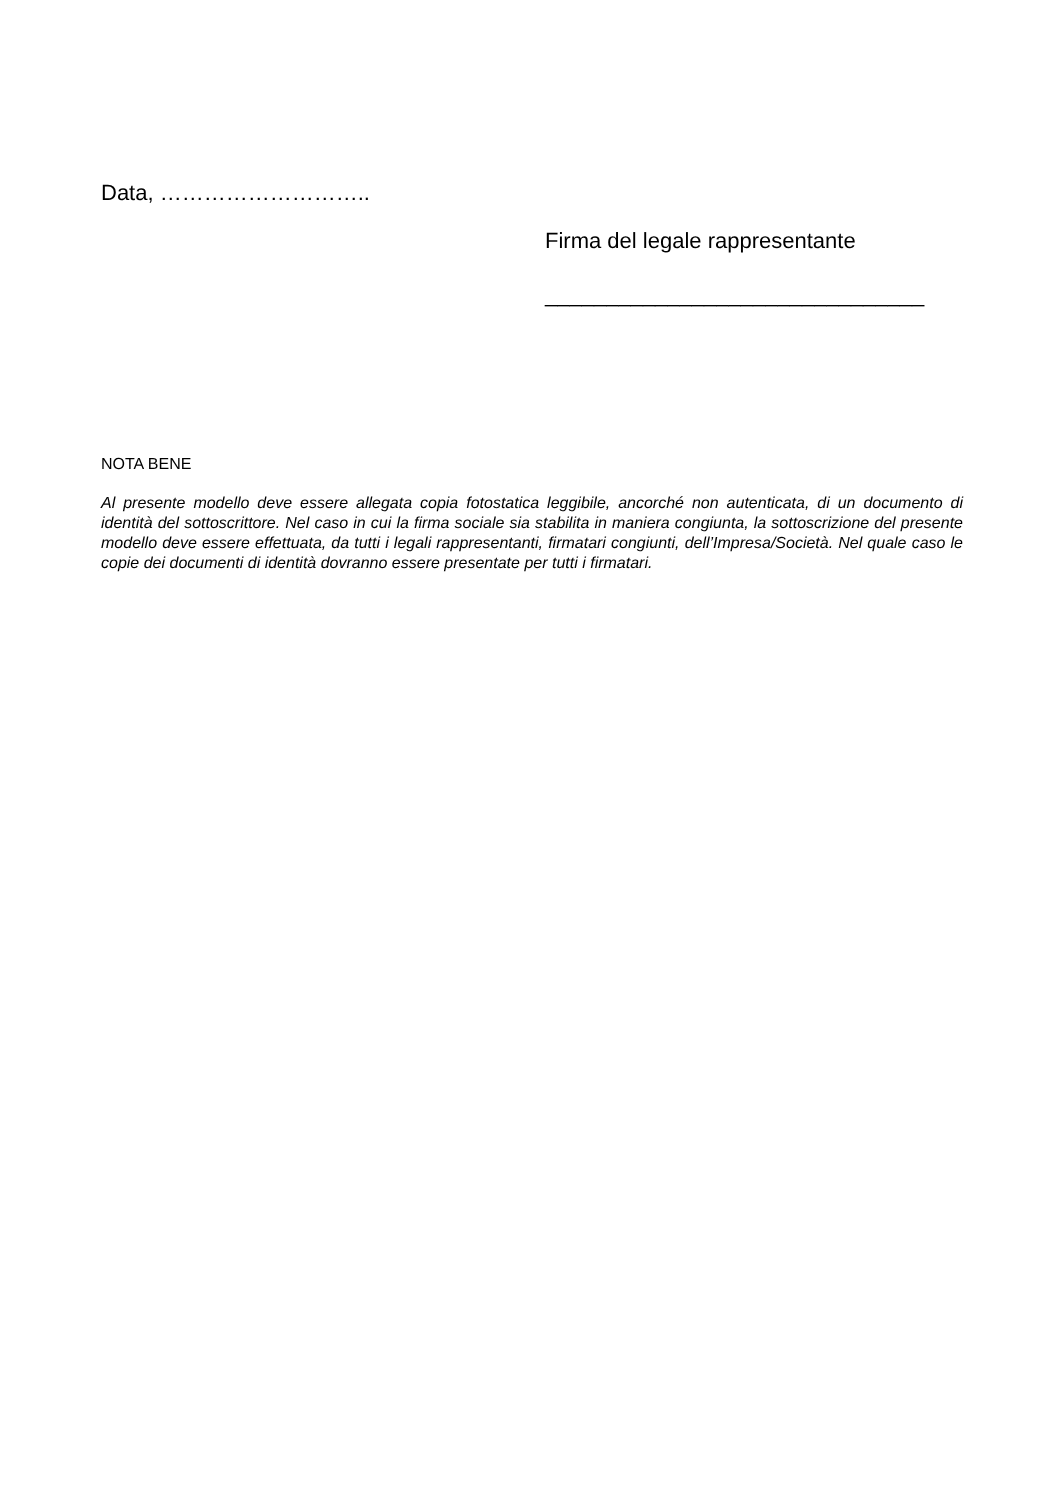Data, ………………………..
Firma del legale rappresentante
_______________________________
NOTA BENE
Al presente modello deve essere allegata copia fotostatica leggibile, ancorché non autenticata, di un documento di identità del sottoscrittore. Nel caso in cui la firma sociale sia stabilita in maniera congiunta, la sottoscrizione del presente modello deve essere effettuata, da tutti i legali rappresentanti, firmatari congiunti, dell’Impresa/Società. Nel quale caso le copie dei documenti di identità dovranno essere presentate per tutti i firmatari.